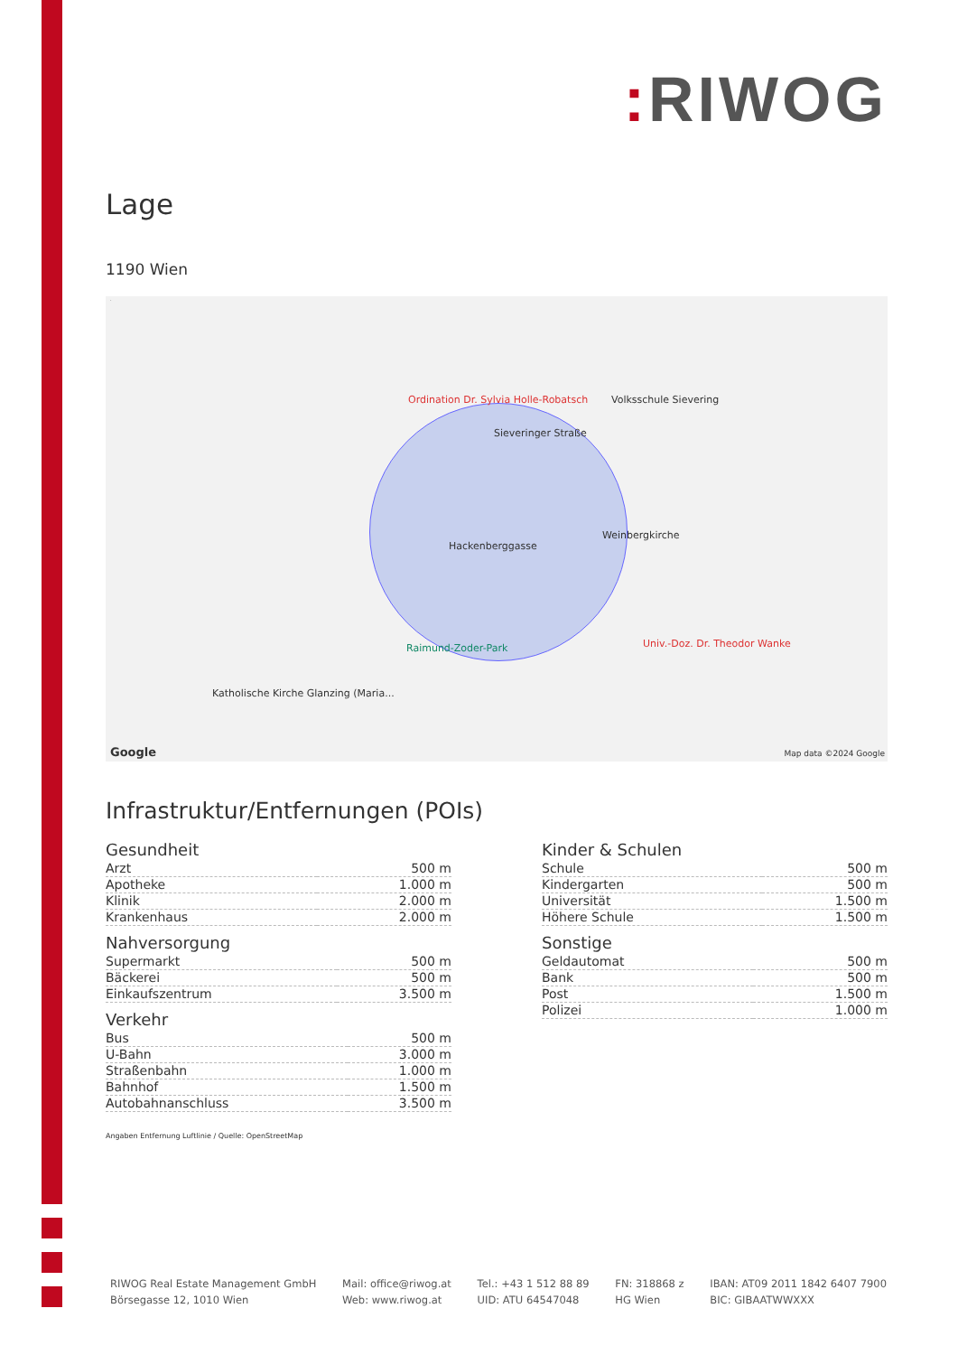: RIWOG
Lage
1190 Wien
Ordination Dr. Sylvia Holle-Robatsch
Volksschule Sievering
Weinbergkirche
Univ.-Doz. Dr. Theodor Wanke
Raimund-Zoder-Park
Katholische Kirche Glanzing (Maria...
Hackenberggasse
Sieveringer Straße
.
Google Map data ©2024 Google
Infrastruktur/Entfernungen (POIs)
Gesundheit
| Arzt | 500 m |
| Apotheke | 1.000 m |
| Klinik | 2.000 m |
| Krankenhaus | 2.000 m |
Nahversorgung
| Supermarkt | 500 m |
| Bäckerei | 500 m |
| Einkaufszentrum | 3.500 m |
Verkehr
| Bus | 500 m |
| U-Bahn | 3.000 m |
| Straßenbahn | 1.000 m |
| Bahnhof | 1.500 m |
| Autobahnanschluss | 3.500 m |
Kinder & Schulen
| Schule | 500 m |
| Kindergarten | 500 m |
| Universität | 1.500 m |
| Höhere Schule | 1.500 m |
Sonstige
| Geldautomat | 500 m |
| Bank | 500 m |
| Post | 1.500 m |
| Polizei | 1.000 m |
Angaben Entfernung Luftlinie / Quelle: OpenStreetMap
RIWOG Real Estate Management GmbH
Börsegasse 12, 1010 Wien
Mail: office@riwog.at
Web: www.riwog.at
Tel.: +43 1 512 88 89
UID: ATU 64547048
FN: 318868 z
HG Wien
IBAN: AT09 2011 1842 6407 7900
BIC: GIBAATWWXXX